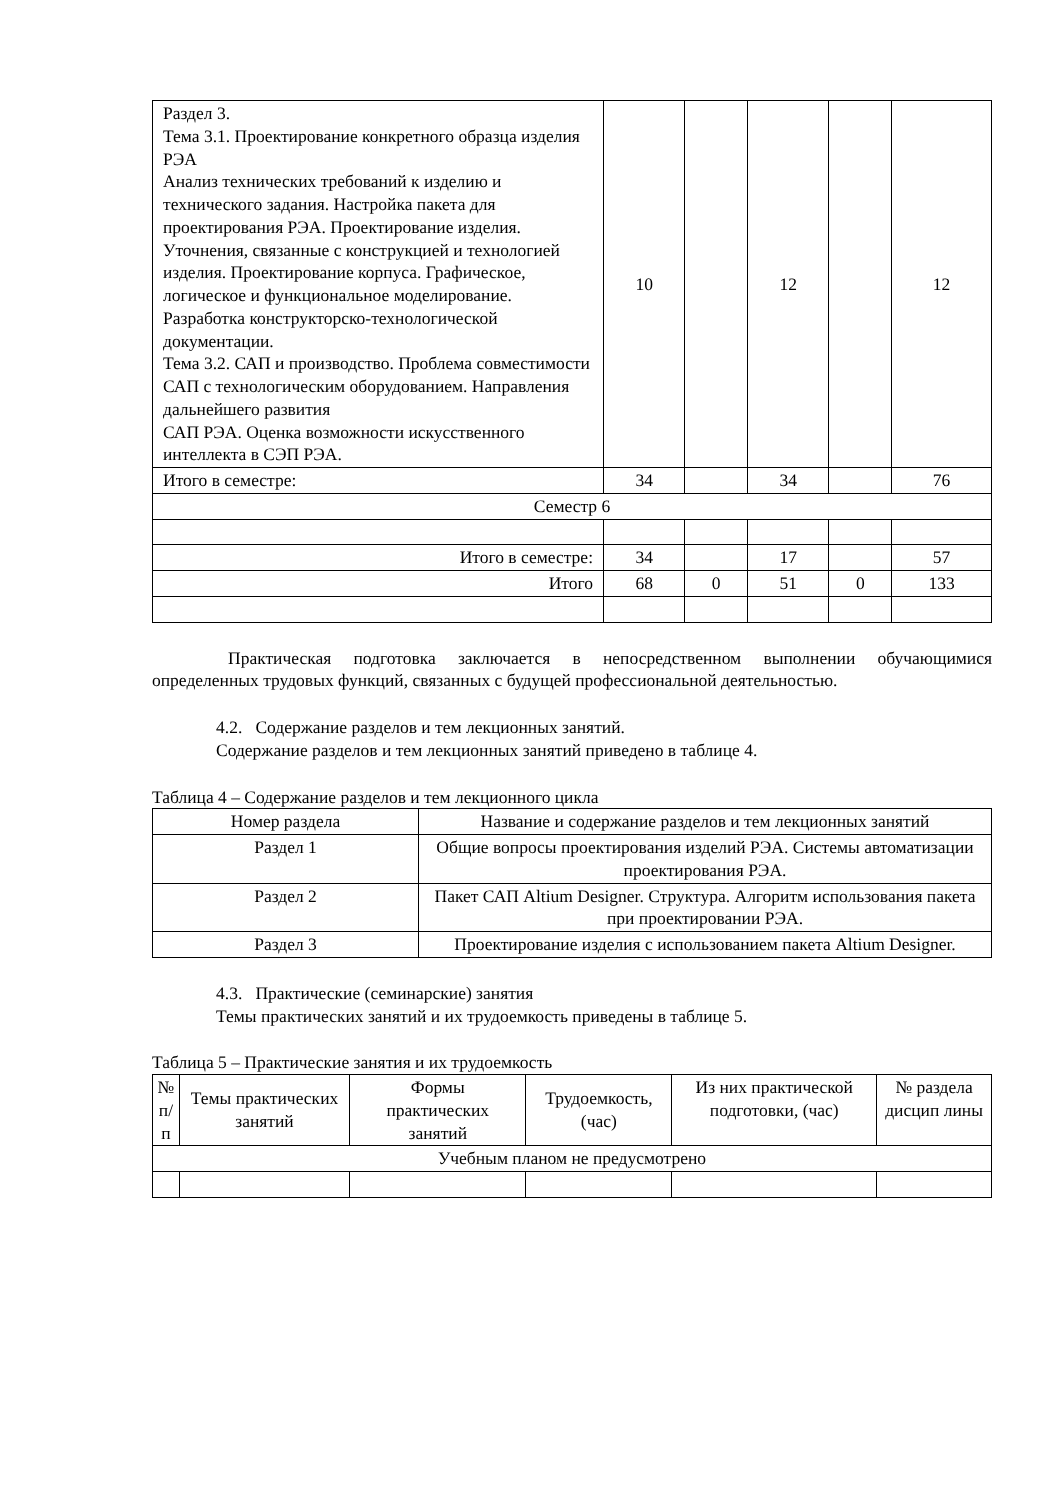| Раздел 3. Тема 3.1. Проектирование конкретного образца изделия РЭА Анализ технических требований к изделию и технического задания. Настройка пакета для проектирования РЭА. Проектирование изделия. Уточнения, связанные с конструкцией и технологией изделия. Проектирование корпуса. Графическое, логическое и функциональное моделирование. Разработка конструкторско-технологической документации. Тема 3.2. САП и производство. Проблема совместимости САП с технологическим оборудованием. Направления дальнейшего развития САП РЭА. Оценка возможности искусственного интеллекта в СЭП РЭА. | 10 | | 12 | | 12 |
| Итого в семестре: | 34 | | 34 | | 76 |
| Семестр 6 | | | | | |
| Итого в семестре: | 34 | | 17 | | 57 |
| Итого | 68 | 0 | 51 | 0 | 133 |
Практическая подготовка заключается в непосредственном выполнении обучающимися определенных трудовых функций, связанных с будущей профессиональной деятельностью.
4.2. Содержание разделов и тем лекционных занятий.
Содержание разделов и тем лекционных занятий приведено в таблице 4.
Таблица 4 – Содержание разделов и тем лекционного цикла
| Номер раздела | Название и содержание разделов и тем лекционных занятий |
| --- | --- |
| Раздел 1 | Общие вопросы проектирования изделий РЭА. Системы автоматизации проектирования РЭА. |
| Раздел 2 | Пакет САП Altium Designer. Структура. Алгоритм использования пакета при проектировании РЭА. |
| Раздел 3 | Проектирование изделия с использованием пакета Altium Designer. |
4.3. Практические (семинарские) занятия
Темы практических занятий и их трудоемкость приведены в таблице 5.
Таблица 5 – Практические занятия и их трудоемкость
| № п/п | Темы практических занятий | Формы практических занятий | Трудоемкость, (час) | Из них практической подготовки, (час) | № раздела дисцип лины |
| --- | --- | --- | --- | --- | --- |
| Учебным планом не предусмотрено | | | | | |